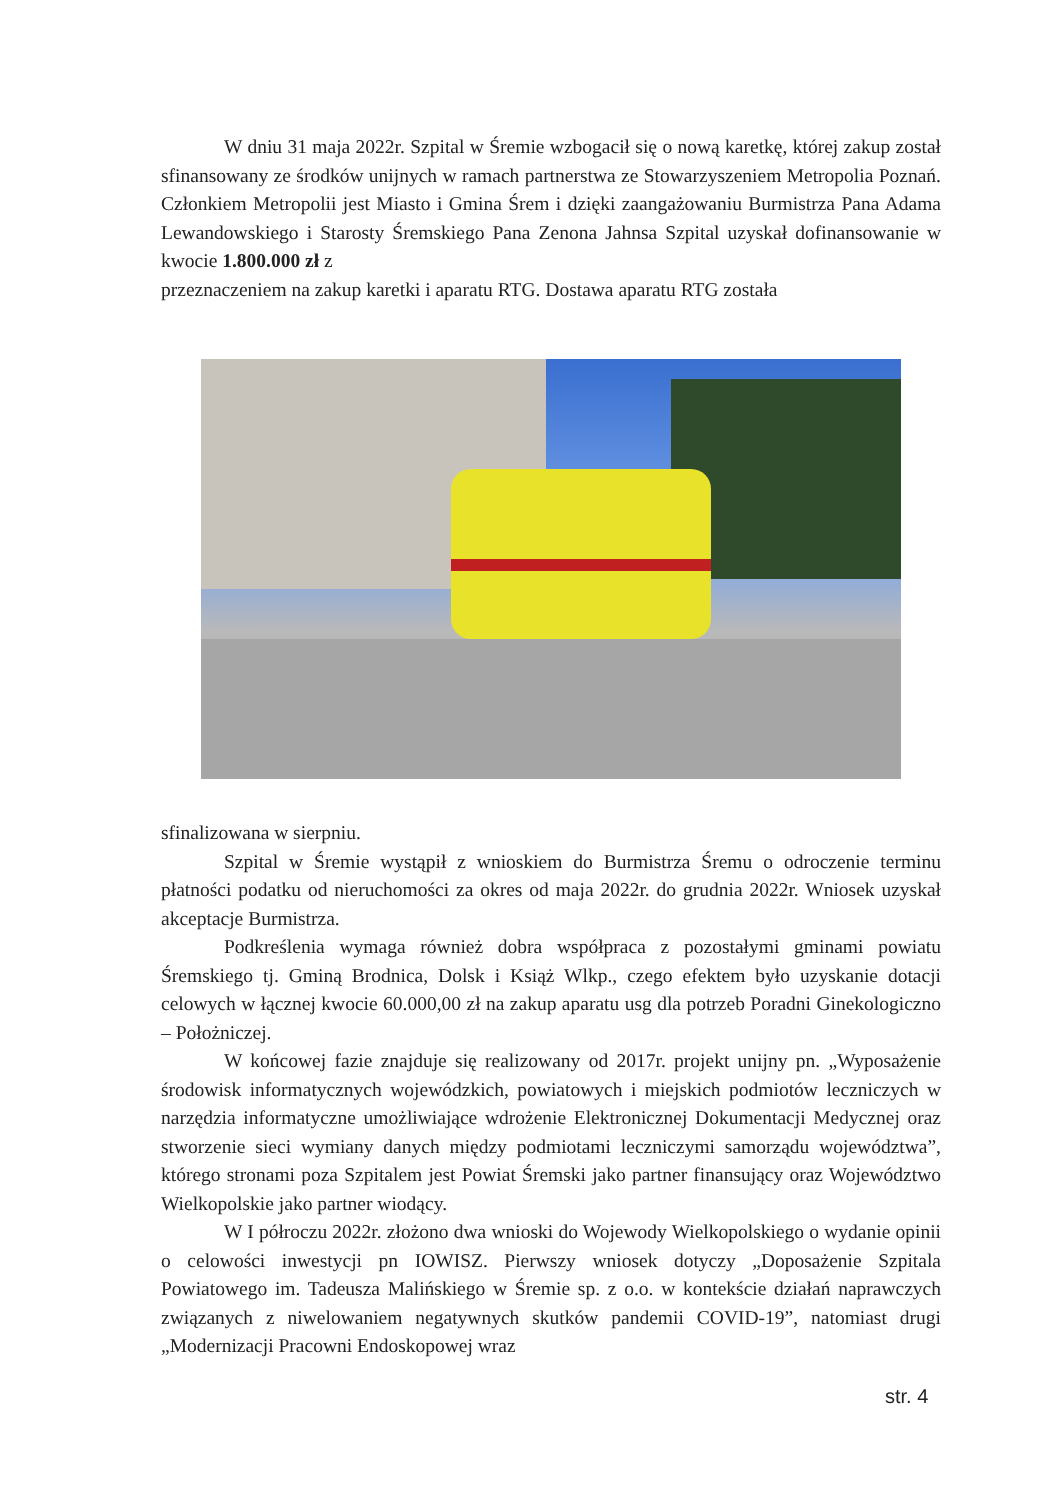W dniu 31 maja 2022r. Szpital w Śremie wzbogacił się o nową karetkę, której zakup został sfinansowany ze środków unijnych w ramach partnerstwa ze Stowarzyszeniem Metropolia Poznań. Członkiem Metropolii jest Miasto i Gmina Śrem i dzięki zaangażowaniu Burmistrza Pana Adama Lewandowskiego i Starosty Śremskiego Pana Zenona Jahnsa Szpital uzyskał dofinansowanie w kwocie 1.800.000 zł z
przeznaczeniem na zakup karetki i aparatu RTG. Dostawa aparatu RTG została
sfinalizowana w sierpniu.
Szpital w Śremie wystąpił z wnioskiem do Burmistrza Śremu o odroczenie terminu płatności podatku od nieruchomości za okres od maja 2022r. do grudnia 2022r. Wniosek uzyskał akceptacje Burmistrza.
Podkreślenia wymaga również dobra współpraca z pozostałymi gminami powiatu Śremskiego tj. Gminą Brodnica, Dolsk i Książ Wlkp., czego efektem było uzyskanie dotacji celowych w łącznej kwocie 60.000,00 zł na zakup aparatu usg dla potrzeb Poradni Ginekologiczno – Położniczej.
W końcowej fazie znajduje się realizowany od 2017r. projekt unijny pn. „Wyposażenie środowisk informatycznych wojewódzkich, powiatowych i miejskich podmiotów leczniczych w narzędzia informatyczne umożliwiające wdrożenie Elektronicznej Dokumentacji Medycznej oraz stworzenie sieci wymiany danych między podmiotami leczniczymi samorządu województwa”, którego stronami poza Szpitalem jest Powiat Śremski jako partner finansujący oraz Województwo Wielkopolskie jako partner wiodący.
W I półroczu 2022r. złożono dwa wnioski do Wojewody Wielkopolskiego o wydanie opinii o celowości inwestycji pn IOWISZ. Pierwszy wniosek dotyczy „Doposażenie Szpitala Powiatowego im. Tadeusza Malińskiego w Śremie sp. z o.o. w kontekście działań naprawczych związanych z niwelowaniem negatywnych skutków pandemii COVID-19”, natomiast drugi „Modernizacji Pracowni Endoskopowej wraz
str. 4